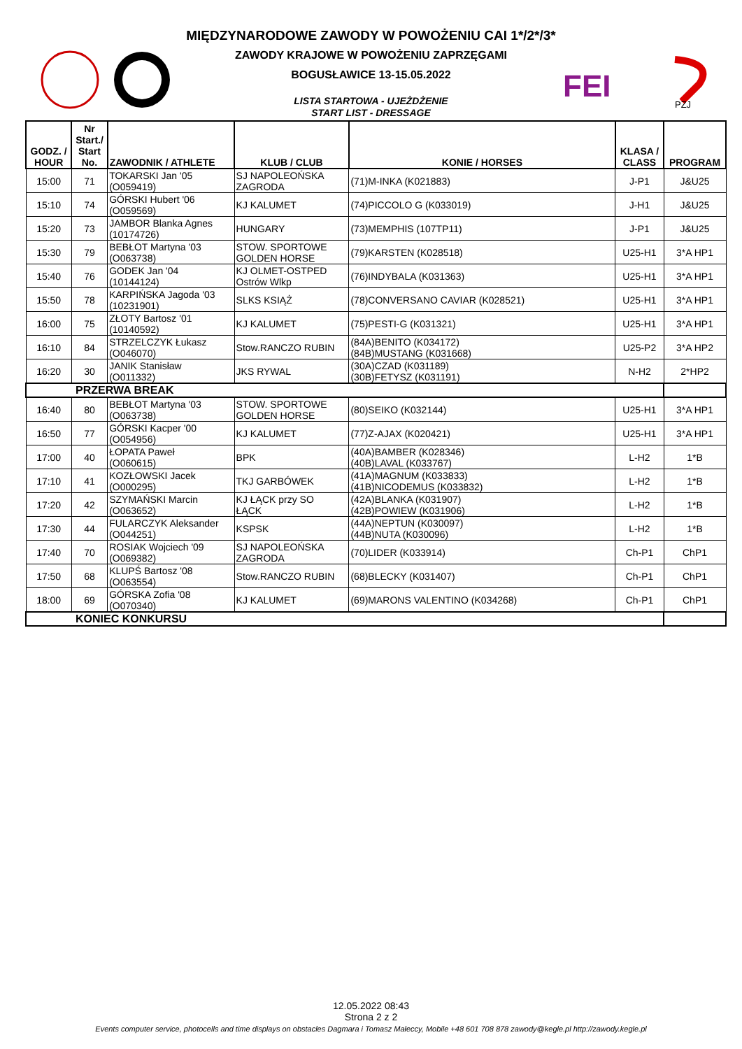MIĘDZYNARODOWE ZAWODY W POWOŻENIU CAI 1*/2*/3*
ZAWODY KRAJOWE W POWOŻENIU ZAPRZĘGAMI
BOGUSŁAWICE 13-15.05.2022
LISTA STARTOWA - UJEŻDŻENIE
START LIST - DRESSAGE
FEI
PZJ
| GODZ. / HOUR | Nr Start./ Start No. | ZAWODNIK / ATHLETE | KLUB / CLUB | KONIE / HORSES | KLASA / CLASS | PROGRAM |
| --- | --- | --- | --- | --- | --- | --- |
| 15:00 | 71 | TOKARSKI Jan '05 (O059419) | SJ NAPOLEOŃSKA ZAGRODA | (71)M-INKA (K021883) | J-P1 | J&U25 |
| 15:10 | 74 | GÓRSKI Hubert '06 (O059569) | KJ KALUMET | (74)PICCOLO G (K033019) | J-H1 | J&U25 |
| 15:20 | 73 | JAMBOR Blanka Agnes (10174726) | HUNGARY | (73)MEMPHIS (107TP11) | J-P1 | J&U25 |
| 15:30 | 79 | BEBŁOT Martyna '03 (O063738) | STOW. SPORTOWE GOLDEN HORSE | (79)KARSTEN (K028518) | U25-H1 | 3*A HP1 |
| 15:40 | 76 | GODEK Jan '04 (10144124) | KJ OLMET-OSTPED Ostrów Wlkp | (76)INDYBALA (K031363) | U25-H1 | 3*A HP1 |
| 15:50 | 78 | KARPIŃSKA Jagoda '03 (10231901) | SLKS KSIĄŻ | (78)CONVERSANO CAVIAR (K028521) | U25-H1 | 3*A HP1 |
| 16:00 | 75 | ZŁOTY Bartosz '01 (10140592) | KJ KALUMET | (75)PESTI-G (K031321) | U25-H1 | 3*A HP1 |
| 16:10 | 84 | STRZELCZYK Łukasz (O046070) | Stow.RANCZO RUBIN | (84A)BENITO (K034172) (84B)MUSTANG (K031668) | U25-P2 | 3*A HP2 |
| 16:20 | 30 | JANIK Stanisław (O011332) | JKS RYWAL | (30A)CZAD (K031189) (30B)FETYSZ (K031191) | N-H2 | 2*HP2 |
| PRZERWA BREAK | | | | | | |
| 16:40 | 80 | BEBŁOT Martyna '03 (O063738) | STOW. SPORTOWE GOLDEN HORSE | (80)SEIKO (K032144) | U25-H1 | 3*A HP1 |
| 16:50 | 77 | GÓRSKI Kacper '00 (O054956) | KJ KALUMET | (77)Z-AJAX (K020421) | U25-H1 | 3*A HP1 |
| 17:00 | 40 | ŁOPATA Paweł (O060615) | BPK | (40A)BAMBER (K028346) (40B)LAVAL (K033767) | L-H2 | 1*B |
| 17:10 | 41 | KOZŁOWSKI Jacek (O000295) | TKJ GARBÓWEK | (41A)MAGNUM (K033833) (41B)NICODEMUS (K033832) | L-H2 | 1*B |
| 17:20 | 42 | SZYMAŃSKI Marcin (O063652) | KJ ŁĄCK przy SO ŁĄCK | (42A)BLANKA (K031907) (42B)POWIEW (K031906) | L-H2 | 1*B |
| 17:30 | 44 | FULARCZYK Aleksander (O044251) | KSPSK | (44A)NEPTUN (K030097) (44B)NUTA (K030096) | L-H2 | 1*B |
| 17:40 | 70 | ROSIAK Wojciech '09 (O069382) | SJ NAPOLEOŃSKA ZAGRODA | (70)LIDER (K033914) | Ch-P1 | ChP1 |
| 17:50 | 68 | KLUPŚ Bartosz '08 (O063554) | Stow.RANCZO RUBIN | (68)BLECKY (K031407) | Ch-P1 | ChP1 |
| 18:00 | 69 | GÓRSKA Zofia '08 (O070340) | KJ KALUMET | (69)MARONS VALENTINO (K034268) | Ch-P1 | ChP1 |
| KONIEC KONKURSU | | | | | | |
12.05.2022 08:43
Strona 2 z 2
Events computer service, photocells and time displays on obstacles Dagmara i Tomasz Małeccy, Mobile +48 601 708 878 zawody@kegle.pl http://zawody.kegle.pl